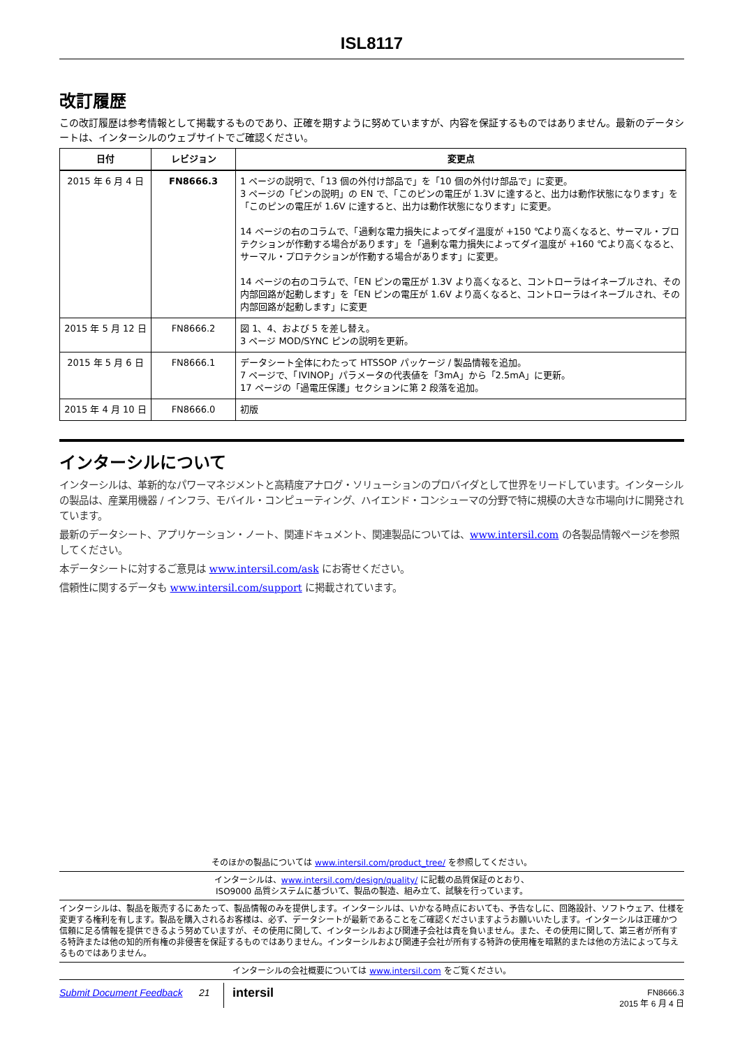ISL8117
改訂履歴
この改訂履歴は参考情報として掲載するものであり、正確を期すように努めていますが、内容を保証するものではありません。最新のデータシートは、インターシルのウェブサイトでご確認ください。
| 日付 | レビジョン | 変更点 |
| --- | --- | --- |
| 2015 年 6 月 4 日 | FN8666.3 | 1 ページの説明で、「13 個の外付け部品で」を「10 個の外付け部品で」に変更。 3 ページの「ピンの説明」の EN で、「このピンの電圧が 1.3V に達すると、出力は動作状態になります」を「このピンの電圧が 1.6V に達すると、出力は動作状態になります」に変更。 14 ページの右のコラムで、「過剰な電力損失によってダイ温度が +150 ℃より高くなると、サーマル・プロテクションが作動する場合があります」を「過剰な電力損失によってダイ温度が +160 ℃より高くなると、サーマル・プロテクションが作動する場合があります」に変更。 14 ページの右のコラムで、「EN ピンの電圧が 1.3V より高くなると、コントローラはイネーブルされ、その内部回路が起動します」を「EN ピンの電圧が 1.6V より高くなると、コントローラはイネーブルされ、その内部回路が起動します」に変更 |
| 2015 年 5 月 12 日 | FN8666.2 | 図 1、4、および 5 を差し替え。 3 ページ MOD/SYNC ピンの説明を更新。 |
| 2015 年 5 月 6 日 | FN8666.1 | データシート全体にわたって HTSSOP パッケージ / 製品情報を追加。 7 ページで、「IVINOP」パラメータの代表値を「3mA」から「2.5mA」に更新。 17 ページの「過電圧保護」セクションに第 2 段落を追加。 |
| 2015 年 4 月 10 日 | FN8666.0 | 初版 |
インターシルについて
インターシルは、革新的なパワーマネジメントと高精度アナログ・ソリューションのプロバイダとして世界をリードしています。インターシルの製品は、産業用機器 / インフラ、モバイル・コンピューティング、ハイエンド・コンシューマの分野で特に規模の大きな市場向けに開発されています。
最新のデータシート、アプリケーション・ノート、関連ドキュメント、関連製品については、www.intersil.com の各製品情報ページを参照してください。
本データシートに対するご意見は www.intersil.com/ask にお寄せください。
信頼性に関するデータも www.intersil.com/support に掲載されています。
そのほかの製品については www.intersil.com/product_tree/ を参照してください。
インターシルは、www.intersil.com/design/quality/ に記載の品質保証のとおり、
ISO9000 品質システムに基づいて、製品の製造、組み立て、試験を行っています。
インターシルは、製品を販売するにあたって、製品情報のみを提供します。インターシルは、いかなる時点においても、予告なしに、回路設計、ソフトウェア、仕様を変更する権利を有します。製品を購入されるお客様は、必ず、データシートが最新であることをご確認くださいますようお願いいたします。インターシルは正確かつ信頼に足る情報を提供できるよう努めていますが、その使用に関して、インターシルおよび関連子会社は責を負いません。また、その使用に関して、第三者が所有する特許または他の知的所有権の非侵害を保証するものではありません。インターシルおよび関連子会社が所有する特許の使用権を暗黙的または他の方法によって与えるものではありません。
インターシルの会社概要については www.intersil.com をご覧ください。
Submit Document Feedback 21
intersil
FN8666.3
2015 年 6 月 4 日